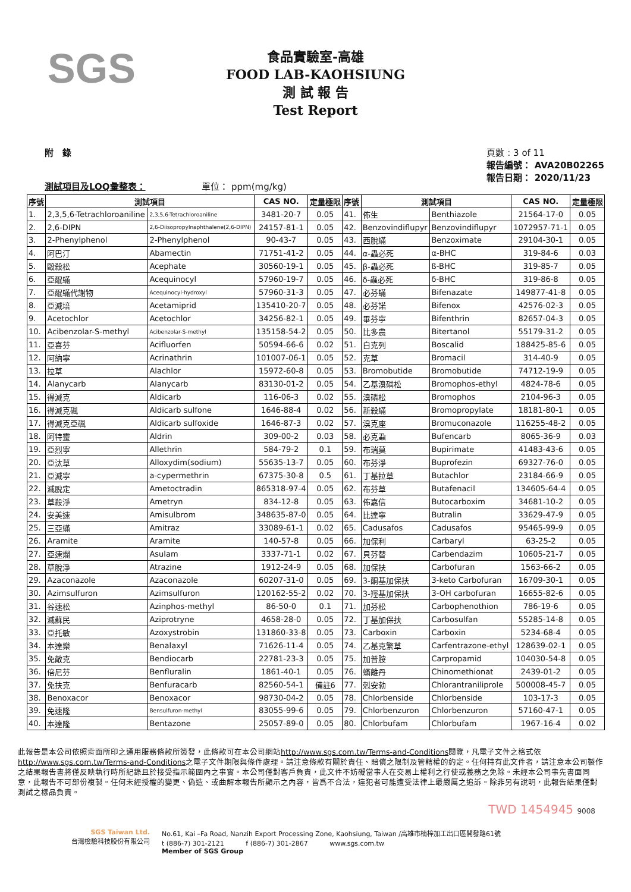SGS
食品實驗室-高雄
FOOD LAB-KAOHSIUNG
測 試 報 告
Test Report
附　錄
測試項目及LOQ彙整表： 　　　　　　單位： ppm(mg/kg)
頁數 : 3 of 11
報告編號： AVA20B02265
報告日期： 2020/11/23
| 序號 | 測試項目 | | CAS NO. | 定量極限 | 序號 | 測試項目 | | CAS NO. | 定量極限 |
| --- | --- | --- | --- | --- | --- | --- | --- | --- | --- |
| 1. | 2,3,5,6-Tetrachloroaniline | 2,3,5,6-Tetrachloroaniline | 3481-20-7 | 0.05 | 41. | 佈生 | Benthiazole | 21564-17-0 | 0.05 |
| 2. | 2,6-DIPN | 2,6-Diisopropylnaphthalene(2,6-DIPN) | 24157-81-1 | 0.05 | 42. | Benzovindiflupyr | Benzovindiflupyr | 1072957-71-1 | 0.05 |
| 3. | 2-Phenylphenol | 2-Phenylphenol | 90-43-7 | 0.05 | 43. | 西脫蟎 | Benzoximate | 29104-30-1 | 0.05 |
| 4. | 阿巴汀 | Abamectin | 71751-41-2 | 0.05 | 44. | α-蟲必死 | α-BHC | 319-84-6 | 0.03 |
| 5. | 毆殺松 | Acephate | 30560-19-1 | 0.05 | 45. | β-蟲必死 | ß-BHC | 319-85-7 | 0.05 |
| 6. | 亞醌蟎 | Acequinocyl | 57960-19-7 | 0.05 | 46. | δ-蟲必死 | δ-BHC | 319-86-8 | 0.05 |
| 7. | 亞醌蟎代謝物 | Acequinocyl-hydroxyl | 57960-31-3 | 0.05 | 47. | 必芬蟎 | Bifenazate | 149877-41-8 | 0.05 |
| 8. | 亞滅培 | Acetamiprid | 135410-20-7 | 0.05 | 48. | 必芬諾 | Bifenox | 42576-02-3 | 0.05 |
| 9. | Acetochlor | Acetochlor | 34256-82-1 | 0.05 | 49. | 畢芬寧 | Bifenthrin | 82657-04-3 | 0.05 |
| 10. | Acibenzolar-S-methyl | Acibenzolar-S-methyl | 135158-54-2 | 0.05 | 50. | 比多農 | Bitertanol | 55179-31-2 | 0.05 |
| 11. | 亞喜芬 | Acifluorfen | 50594-66-6 | 0.02 | 51. | 白克列 | Boscalid | 188425-85-6 | 0.05 |
| 12. | 阿納寧 | Acrinathrin | 101007-06-1 | 0.05 | 52. | 克草 | Bromacil | 314-40-9 | 0.05 |
| 13. | 拉草 | Alachlor | 15972-60-8 | 0.05 | 53. | Bromobutide | Bromobutide | 74712-19-9 | 0.05 |
| 14. | Alanycarb | Alanycarb | 83130-01-2 | 0.05 | 54. | 乙基溴磷松 | Bromophos-ethyl | 4824-78-6 | 0.05 |
| 15. | 得滅克 | Aldicarb | 116-06-3 | 0.02 | 55. | 溴磷松 | Bromophos | 2104-96-3 | 0.05 |
| 16. | 得滅克碸 | Aldicarb sulfone | 1646-88-4 | 0.02 | 56. | 新殺蟎 | Bromopropylate | 18181-80-1 | 0.05 |
| 17. | 得滅克亞碸 | Aldicarb sulfoxide | 1646-87-3 | 0.02 | 57. | 溴克座 | Bromuconazole | 116255-48-2 | 0.05 |
| 18. | 阿特靈 | Aldrin | 309-00-2 | 0.03 | 58. | 必克蝨 | Bufencarb | 8065-36-9 | 0.03 |
| 19. | 亞烈寧 | Allethrin | 584-79-2 | 0.1 | 59. | 布瑞莫 | Bupirimate | 41483-43-6 | 0.05 |
| 20. | 亞汰草 | Alloxydim(sodium) | 55635-13-7 | 0.05 | 60. | 布芬淨 | Buprofezin | 69327-76-0 | 0.05 |
| 21. | 亞滅寧 | a-cypermethrin | 67375-30-8 | 0.5 | 61. | 丁基拉草 | Butachlor | 23184-66-9 | 0.05 |
| 22. | 滅脫定 | Ametoctradin | 865318-97-4 | 0.05 | 62. | 布芬草 | Butafenacil | 134605-64-4 | 0.05 |
| 23. | 草殺淨 | Ametryn | 834-12-8 | 0.05 | 63. | 佈嘉信 | Butocarboxim | 34681-10-2 | 0.05 |
| 24. | 安美速 | Amisulbrom | 348635-87-0 | 0.05 | 64. | 比達寧 | Butralin | 33629-47-9 | 0.05 |
| 25. | 三亞蟎 | Amitraz | 33089-61-1 | 0.02 | 65. | Cadusafos | Cadusafos | 95465-99-9 | 0.05 |
| 26. | Aramite | Aramite | 140-57-8 | 0.05 | 66. | 加保利 | Carbaryl | 63-25-2 | 0.05 |
| 27. | 亞速爛 | Asulam | 3337-71-1 | 0.02 | 67. | 貝芬替 | Carbendazim | 10605-21-7 | 0.05 |
| 28. | 草脫淨 | Atrazine | 1912-24-9 | 0.05 | 68. | 加保扶 | Carbofuran | 1563-66-2 | 0.05 |
| 29. | Azaconazole | Azaconazole | 60207-31-0 | 0.05 | 69. | 3-酮基加保扶 | 3-keto Carbofuran | 16709-30-1 | 0.05 |
| 30. | Azimsulfuron | Azimsulfuron | 120162-55-2 | 0.02 | 70. | 3-羥基加保扶 | 3-OH carbofuran | 16655-82-6 | 0.05 |
| 31. | 谷速松 | Azinphos-methyl | 86-50-0 | 0.1 | 71. | 加芬松 | Carbophenothion | 786-19-6 | 0.05 |
| 32. | 滅蘇民 | Aziprotryne | 4658-28-0 | 0.05 | 72. | 丁基加保扶 | Carbosulfan | 55285-14-8 | 0.05 |
| 33. | 亞托敏 | Azoxystrobin | 131860-33-8 | 0.05 | 73. | Carboxin | Carboxin | 5234-68-4 | 0.05 |
| 34. | 本達樂 | Benalaxyl | 71626-11-4 | 0.05 | 74. | 乙基克繁草 | Carfentrazone-ethyl | 128639-02-1 | 0.05 |
| 35. | 免敵克 | Bendiocarb | 22781-23-3 | 0.05 | 75. | 加普胺 | Carpropamid | 104030-54-8 | 0.05 |
| 36. | 倍尼芬 | Benfluralin | 1861-40-1 | 0.05 | 76. | 蟎離丹 | Chinomethionat | 2439-01-2 | 0.05 |
| 37. | 免扶克 | Benfuracarb | 82560-54-1 | 備註6 | 77. | 剋安勃 | Chlorantraniliprole | 500008-45-7 | 0.05 |
| 38. | Benoxacor | Benoxacor | 98730-04-2 | 0.05 | 78. | Chlorbenside | Chlorbenside | 103-17-3 | 0.05 |
| 39. | 免速隆 | Bensulfuron-methyl | 83055-99-6 | 0.05 | 79. | Chlorbenzuron | Chlorbenzuron | 57160-47-1 | 0.05 |
| 40. | 本達隆 | Bentazone | 25057-89-0 | 0.05 | 80. | Chlorbufam | Chlorbufam | 1967-16-4 | 0.02 |
此報告是本公司依照背面所印之通用服務條款所簽發，此條款可在本公司網站http://www.sgs.com.tw/Terms-and-Conditions閱覽，凡電子文件之格式依http://www.sgs.com.tw/Terms-and-Conditions之電子文件期限與條件處理。請注意條款有關於責任、賠償之限制及管轄權的約定。任何持有此文件者，請注意本公司製作之結果報告書將僅反映執行時所紀錄且於接受指示範圍內之事實。本公司僅對客戶負責，此文件不妨礙當事人在交易上權利之行使或義務之免除。未經本公司事先書面同意，此報告不可部份複製。任何未經授權的變更、偽造、或曲解本報告所顯示之內容，皆爲不合法，違犯者可能遭受法律上最嚴厲之追訴。除非另有說明，此報告結果僅對測試之樣品負責。
TWD 1454945 9008
SGS Taiwan Ltd.
台灣檢驗科技股份有限公司
No.61, Kai –Fa Road, Nanzih Export Processing Zone, Kaohsiung, Taiwan /高雄市楠梓加工出口區開發路61號
t (886-7) 301-2121 　　　f (886-7) 301-2867 　　　www.sgs.com.tw
Member of SGS Group